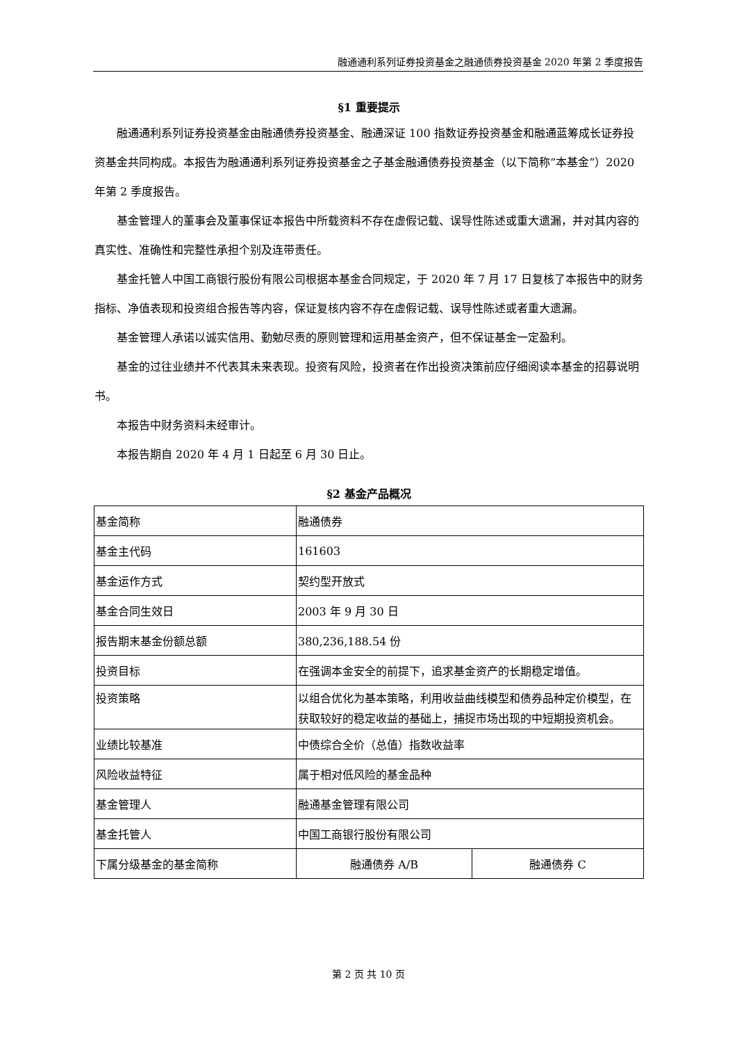融通通利系列证券投资基金之融通债券投资基金 2020 年第 2 季度报告
§1 重要提示
融通通利系列证券投资基金由融通债券投资基金、融通深证 100 指数证券投资基金和融通蓝筹成长证券投资基金共同构成。本报告为融通通利系列证券投资基金之子基金融通债券投资基金（以下简称“本基金”）2020 年第 2 季度报告。
基金管理人的董事会及董事保证本报告中所载资料不存在虚假记载、误导性陈述或重大遗漏，并对其内容的真实性、准确性和完整性承担个别及连带责任。
基金托管人中国工商银行股份有限公司根据本基金合同规定，于 2020 年 7 月 17 日复核了本报告中的财务指标、净值表现和投资组合报告等内容，保证复核内容不存在虚假记载、误导性陈述或者重大遗漏。
基金管理人承诺以诚实信用、勤勉尽责的原则管理和运用基金资产，但不保证基金一定盈利。
基金的过往业绩并不代表其未来表现。投资有风险，投资者在作出投资决策前应仔细阅读本基金的招募说明书。
本报告中财务资料未经审计。
本报告期自 2020 年 4 月 1 日起至 6 月 30 日止。
§2 基金产品概况
| 基金简称 | 融通债券 | |
| 基金主代码 | 161603 | |
| 基金运作方式 | 契约型开放式 | |
| 基金合同生效日 | 2003 年 9 月 30 日 | |
| 报告期末基金份额总额 | 380,236,188.54 份 | |
| 投资目标 | 在强调本金安全的前提下，追求基金资产的长期稳定增值。 | |
| 投资策略 | 以组合优化为基本策略，利用收益曲线模型和债券品种定价模型，在获取较好的稳定收益的基础上，捕捉市场出现的中短期投资机会。 | |
| 业绩比较基准 | 中债综合全价（总值）指数收益率 | |
| 风险收益特征 | 属于相对低风险的基金品种 | |
| 基金管理人 | 融通基金管理有限公司 | |
| 基金托管人 | 中国工商银行股份有限公司 | |
| 下属分级基金的基金简称 | 融通债券 A/B | 融通债券 C |
第 2 页 共 10 页